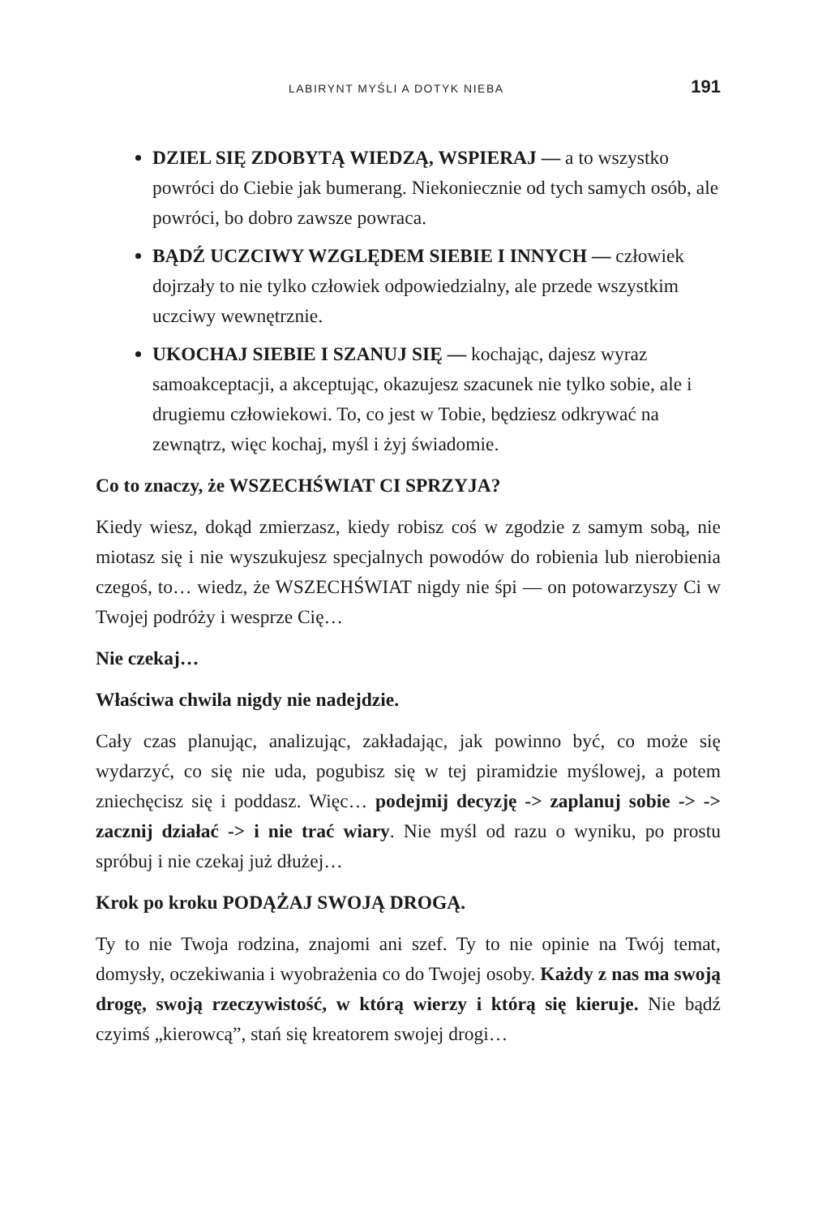LABIRYNT MYŚLI A DOTYK NIEBA 191
DZIEL SIĘ ZDOBYTĄ WIEDZĄ, WSPIERAJ — a to wszystko powróci do Ciebie jak bumerang. Niekoniecznie od tych samych osób, ale powróci, bo dobro zawsze powraca.
BĄDŹ UCZCIWY WZGLĘDEM SIEBIE I INNYCH — człowiek dojrzały to nie tylko człowiek odpowiedzialny, ale przede wszystkim uczciwy wewnętrznie.
UKOCHAJ SIEBIE I SZANUJ SIĘ — kochając, dajesz wyraz samoakceptacji, a akceptując, okazujesz szacunek nie tylko sobie, ale i drugiemu człowiekowi. To, co jest w Tobie, będziesz odkrywać na zewnątrz, więc kochaj, myśl i żyj świadomie.
Co to znaczy, że WSZECHŚWIAT CI SPRZYJA?
Kiedy wiesz, dokąd zmierzasz, kiedy robisz coś w zgodzie z samym sobą, nie miotasz się i nie wyszukujesz specjalnych powodów do robienia lub nierobienia czegoś, to… wiedz, że WSZECHŚWIAT nigdy nie śpi — on potowarzyszy Ci w Twojej podróży i wesprze Cię…
Nie czekaj…
Właściwa chwila nigdy nie nadejdzie.
Cały czas planując, analizując, zakładając, jak powinno być, co może się wydarzyć, co się nie uda, pogubisz się w tej piramidzie myślowej, a potem zniechęcisz się i poddasz. Więc… podejmij decyzję -> zaplanuj sobie -> -> zacznij działać -> i nie trać wiary. Nie myśl od razu o wyniku, po prostu spróbuj i nie czekaj już dłużej…
Krok po kroku PODĄŻAJ SWOJĄ DROGĄ.
Ty to nie Twoja rodzina, znajomi ani szef. Ty to nie opinie na Twój temat, domysły, oczekiwania i wyobrażenia co do Twojej osoby. Każdy z nas ma swoją drogę, swoją rzeczywistość, w którą wierzy i którą się kieruje. Nie bądź czyimś „kierowcą”, stań się kreatorem swojej drogi…